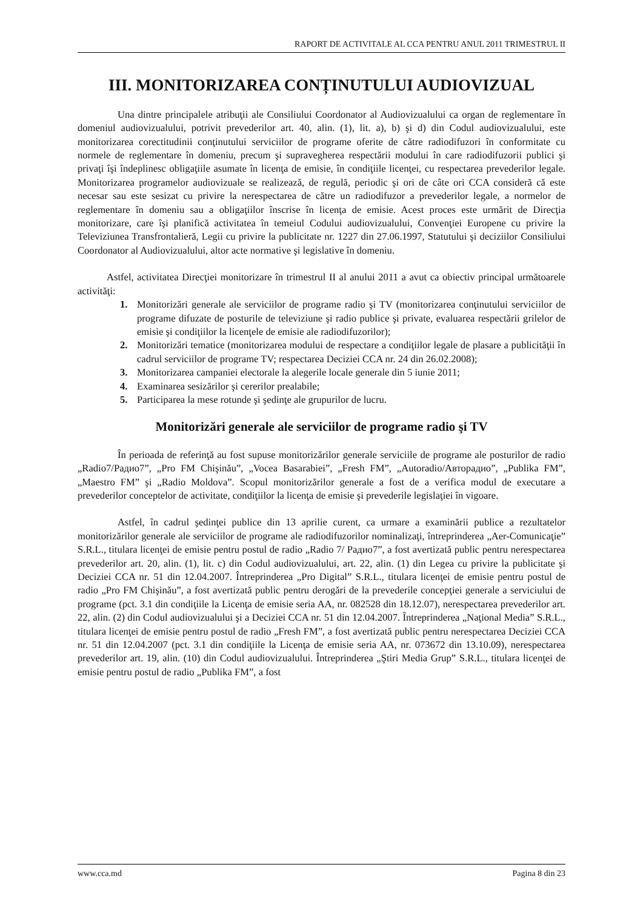RAPORT DE ACTIVITALE AL CCA PENTRU ANUL 2011 TRIMESTRUL II
III. MONITORIZAREA CONȚINUTULUI AUDIOVIZUAL
Una dintre principalele atribuţii ale Consiliului Coordonator al Audiovizualului ca organ de reglementare în domeniul audiovizualului, potrivit prevederilor art. 40, alin. (1), lit. a), b) şi d) din Codul audiovizualului, este monitorizarea corectitudinii conţinutului serviciilor de programe oferite de către radiodifuzori în conformitate cu normele de reglementare în domeniu, precum şi supravegherea respectării modului în care radiodifuzorii publici şi privaţi îşi îndeplinesc obligaţiile asumate în licenţa de emisie, în condiţiile licenţei, cu respectarea prevederilor legale. Monitorizarea programelor audiovizuale se realizează, de regulă, periodic şi ori de câte ori CCA consideră că este necesar sau este sesizat cu privire la nerespectarea de către un radiodifuzor a prevederilor legale, a normelor de reglementare în domeniu sau a obligaţiilor înscrise în licenţa de emisie. Acest proces este urmărit de Direcţia monitorizare, care îşi planifică activitatea în temeiul Codului audiovizualului, Convenţiei Europene cu privire la Televiziunea Transfrontalieră, Legii cu privire la publicitate nr. 1227 din 27.06.1997, Statutului şi deciziilor Consiliului Coordonator al Audiovizualului, altor acte normative şi legislative în domeniu.
Astfel, activitatea Direcţiei monitorizare în trimestrul II al anului 2011 a avut ca obiectiv principal următoarele activităţi:
1. Monitorizări generale ale serviciilor de programe radio şi TV (monitorizarea conţinutului serviciilor de programe difuzate de posturile de televiziune şi radio publice şi private, evaluarea respectării grilelor de emisie şi condiţiilor la licenţele de emisie ale radiodifuzorilor);
2. Monitorizări tematice (monitorizarea modului de respectare a condiţiilor legale de plasare a publicităţii în cadrul serviciilor de programe TV; respectarea Deciziei CCA nr. 24 din 26.02.2008);
3. Monitorizarea campaniei electorale la alegerile locale generale din 5 iunie 2011;
4. Examinarea sesizărilor şi cererilor prealabile;
5. Participarea la mese rotunde şi şedinţe ale grupurilor de lucru.
Monitorizări generale ale serviciilor de programe radio şi TV
În perioada de referinţă au fost supuse monitorizărilor generale serviciile de programe ale posturilor de radio „Radio7/Радио7”, „Pro FM Chişinău”, „Vocea Basarabiei”, „Fresh FM”, „Autoradio/Авторадио”, „Publika FM”, „Maestro FM” şi „Radio Moldova”. Scopul monitorizărilor generale a fost de a verifica modul de executare a prevederilor conceptelor de activitate, condiţiilor la licenţa de emisie şi prevederile legislaţiei în vigoare.
Astfel, în cadrul şedinţei publice din 13 aprilie curent, ca urmare a examinării publice a rezultatelor monitorizărilor generale ale serviciilor de programe ale radiodifuzorilor nominalizaţi, întreprinderea „Aer-Comunicaţie” S.R.L., titulara licenţei de emisie pentru postul de radio „Radio 7/ Радио7”, a fost avertizată public pentru nerespectarea prevederilor art. 20, alin. (1), lit. c) din Codul audiovizualului, art. 22, alin. (1) din Legea cu privire la publicitate şi Deciziei CCA nr. 51 din 12.04.2007. Întreprinderea „Pro Digital” S.R.L., titulara licenţei de emisie pentru postul de radio „Pro FM Chişinău”, a fost avertizată public pentru derogări de la prevederile concepţiei generale a serviciului de programe (pct. 3.1 din condiţiile la Licenţa de emisie seria AA, nr. 082528 din 18.12.07), nerespectarea prevederilor art. 22, alin. (2) din Codul audiovizualului şi a Deciziei CCA nr. 51 din 12.04.2007. Întreprinderea „Naţional Media” S.R.L., titulara licenţei de emisie pentru postul de radio „Fresh FM”, a fost avertizată public pentru nerespectarea Deciziei CCA nr. 51 din 12.04.2007 (pct. 3.1 din condiţiile la Licenţa de emisie seria AA, nr. 073672 din 13.10.09), nerespectarea prevederilor art. 19, alin. (10) din Codul audiovizualului. Întreprinderea „Ştiri Media Grup” S.R.L., titulara licenţei de emisie pentru postul de radio „Publika FM”, a fost
www.cca.md Pagina 8 din 23